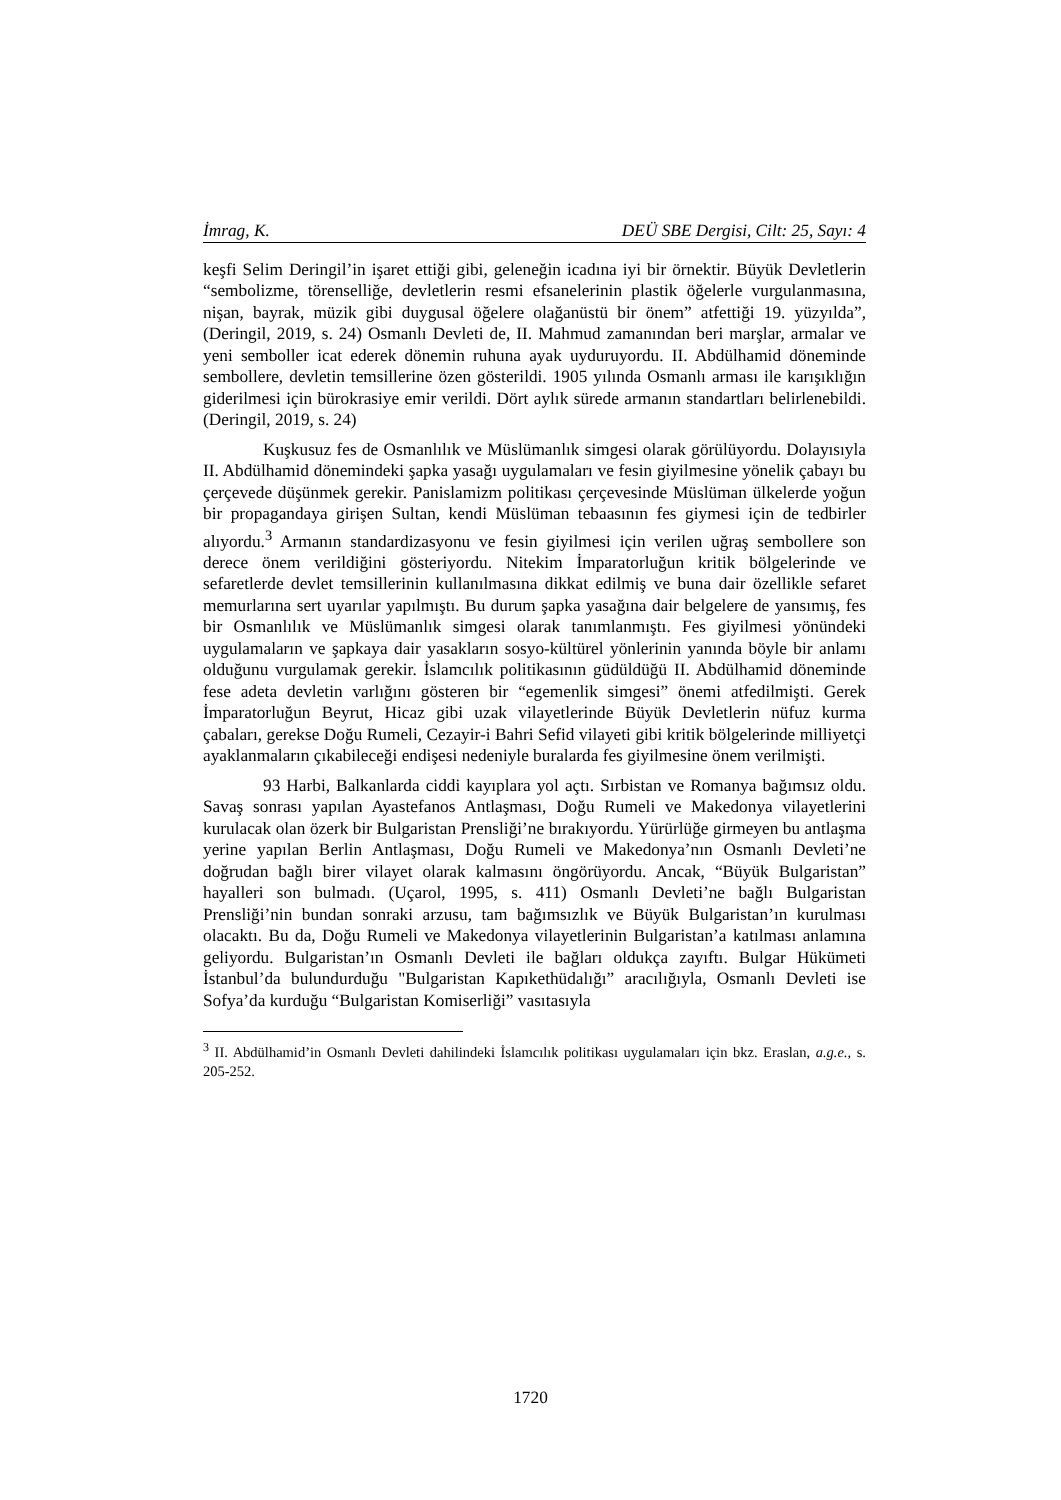İmrag, K. DEÜ SBE Dergisi, Cilt: 25, Sayı: 4
keşfi Selim Deringil’in işaret ettiği gibi, geleneğin icadına iyi bir örnektir. Büyük Devletlerin “sembolizme, törenselliğe, devletlerin resmi efsanelerinin plastik öğelerle vurgulanmasına, nişan, bayrak, müzik gibi duygusal öğelere olağanüstü bir önem” atfettiği 19. yüzyılda”, (Deringil, 2019, s. 24) Osmanlı Devleti de, II. Mahmud zamanından beri marşlar, armalar ve yeni semboller icat ederek dönemin ruhuna ayak uyduruyordu. II. Abdülhamid döneminde sembollere, devletin temsillerine özen gösterildi. 1905 yılında Osmanlı arması ile karışıklığın giderilmesi için bürokrasiye emir verildi. Dört aylık sürede armanın standartları belirlenebildi. (Deringil, 2019, s. 24)
Kuşkusuz fes de Osmanlılık ve Müslümanlık simgesi olarak görülüyordu. Dolayısıyla II. Abdülhamid dönemindeki şapka yasağı uygulamaları ve fesin giyilmesine yönelik çabayı bu çerçevede düşünmek gerekir. Panislamizm politikası çerçevesinde Müslüman ülkelerde yoğun bir propagandaya girişen Sultan, kendi Müslüman tebaasının fes giymesi için de tedbirler alıyordu.<sup>3</sup> Armanın standardizasyonu ve fesin giyilmesi için verilen uğraş sembollere son derece önem verildiğini gösteriyordu. Nitekim İmparatorluğun kritik bölgelerinde ve sefaretlerde devlet temsillerinin kullanılmasına dikkat edilmiş ve buna dair özellikle sefaret memurlarına sert uyarılar yapılmıştı. Bu durum şapka yasağına dair belgelere de yansımış, fes bir Osmanlılık ve Müslümanlık simgesi olarak tanımlanmıştı. Fes giyilmesi yönündeki uygulamaların ve şapkaya dair yasakların sosyo-kültürel yönlerinin yanında böyle bir anlamı olduğunu vurgulamak gerekir. İslamcılık politikasının güdüldüğü II. Abdülhamid döneminde fese adeta devletin varlığını gösteren bir “egemenlik simgesi” önemi atfedilmişti. Gerek İmparatorluğun Beyrut, Hicaz gibi uzak vilayetlerinde Büyük Devletlerin nüfuz kurma çabaları, gerekse Doğu Rumeli, Cezayir-i Bahri Sefid vilayeti gibi kritik bölgelerinde milliyetçi ayaklanmaların çıkabileceği endişesi nedeniyle buralarda fes giyilmesine önem verilmişti.
93 Harbi, Balkanlarda ciddi kayıplara yol açtı. Sırbistan ve Romanya bağımsız oldu. Savaş sonrası yapılan Ayastefanos Antlaşması, Doğu Rumeli ve Makedonya vilayetlerini kurulacak olan özerk bir Bulgaristan Prensliği’ne bırakıyordu. Yürürlüğe girmeyen bu antlaşma yerine yapılan Berlin Antlaşması, Doğu Rumeli ve Makedonya’nın Osmanlı Devleti’ne doğrudan bağlı birer vilayet olarak kalmasını öngörüyordu. Ancak, “Büyük Bulgaristan” hayalleri son bulmadı. (Uçarol, 1995, s. 411) Osmanlı Devleti’ne bağlı Bulgaristan Prensliği’nin bundan sonraki arzusu, tam bağımsızlık ve Büyük Bulgaristan’ın kurulması olacaktı. Bu da, Doğu Rumeli ve Makedonya vilayetlerinin Bulgaristan’a katılması anlamına geliyordu. Bulgaristan’ın Osmanlı Devleti ile bağları oldukça zayıftı. Bulgar Hükümeti İstanbul’da bulundurduğu "Bulgaristan Kapıkethüdalığı” aracılığıyla, Osmanlı Devleti ise Sofya’da kurduğu “Bulgaristan Komiserliği” vasıtasıyla
<sup>3</sup> II. Abdülhamid’in Osmanlı Devleti dahilindeki İslamcılık politikası uygulamaları için bkz. Eraslan, a.g.e., s. 205-252.
1720